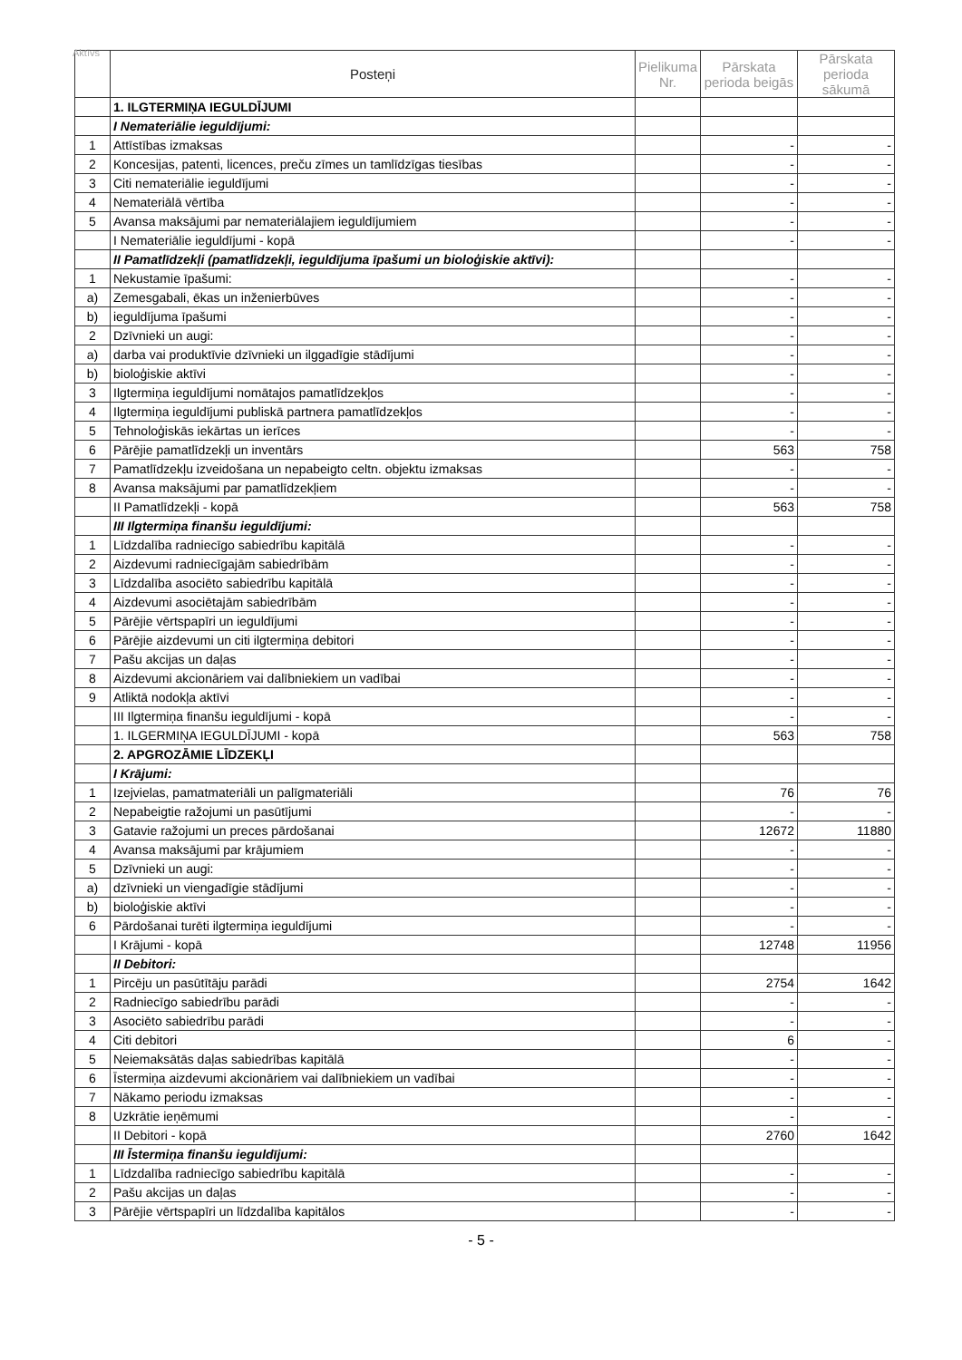Aktīvs
| | Posteņi | Pielikuma Nr. | Pārskata perioda beigās | Pārskata perioda sākumā |
| --- | --- | --- | --- | --- |
| | 1. ILGTERMIŅA IEGULDĪJUMI | | | |
| | I Nemateriālie ieguldījumi: | | | |
| 1 | Attīstības izmaksas | | - | - |
| 2 | Koncesijas, patenti, licences, preču zīmes un tamlīdzīgas tiesības | | - | - |
| 3 | Citi nemateriālie ieguldījumi | | - | - |
| 4 | Nemateriālā vērtība | | - | - |
| 5 | Avansa maksājumi par nemateriālajiem ieguldījumiem | | - | - |
| | I Nemateriālie ieguldījumi - kopā | | - | - |
| | II Pamatlīdzekļi (pamatlīdzekļi, ieguldījuma īpašumi un bioloģiskie aktīvi): | | | |
| 1 | Nekustamie īpašumi: | | - | - |
| a) | Zemesgabali, ēkas un inženierbūves | | - | - |
| b) | ieguldījuma īpašumi | | - | - |
| 2 | Dzīvnieki un augi: | | - | - |
| a) | darba vai produktīvie dzīvnieki un ilggadīgie stādījumi | | - | - |
| b) | bioloģiskie aktīvi | | - | - |
| 3 | Ilgtermiņa ieguldījumi nomātajos pamatlīdzekļos | | - | - |
| 4 | Ilgtermiņa ieguldījumi publiskā partnera pamatlīdzekļos | | - | - |
| 5 | Tehnoloģiskās iekārtas un ierīces | | - | - |
| 6 | Pārējie pamatlīdzekļi un inventārs | | 563 | 758 |
| 7 | Pamatlīdzekļu izveidošana un nepabeigto celtn. objektu izmaksas | | - | - |
| 8 | Avansa maksājumi par pamatlīdzekļiem | | - | - |
| | II Pamatlīdzekļi - kopā | | 563 | 758 |
| | III Ilgtermiņa finanšu ieguldījumi: | | | |
| 1 | Līdzdalība radniecīgo sabiedrību kapitālā | | - | - |
| 2 | Aizdevumi radniecīgajām sabiedrībām | | - | - |
| 3 | Līdzdalība asociēto sabiedrību kapitālā | | - | - |
| 4 | Aizdevumi asociētajām sabiedrībām | | - | - |
| 5 | Pārējie vērtspapīri un ieguldījumi | | - | - |
| 6 | Pārējie aizdevumi un citi ilgtermiņa debitori | | - | - |
| 7 | Pašu akcijas un daļas | | - | - |
| 8 | Aizdevumi akcionāriem vai dalībniekiem un vadībai | | - | - |
| 9 | Atliktā nodokļa aktīvi | | - | - |
| | III Ilgtermiņa finanšu ieguldījumi - kopā | | - | - |
| | 1. ILGERMIŅA IEGULDĪJUMI - kopā | | 563 | 758 |
| | 2. APGROZĀMIE LĪDZEKĻI | | | |
| | I Krājumi: | | | |
| 1 | Izejvielas, pamatmateriāli un palīgmateriāli | | 76 | 76 |
| 2 | Nepabeigtie ražojumi un pasūtījumi | | - | - |
| 3 | Gatavie ražojumi un preces pārdošanai | | 12672 | 11880 |
| 4 | Avansa maksājumi par krājumiem | | - | - |
| 5 | Dzīvnieki un augi: | | - | - |
| a) | dzīvnieki un viengadīgie stādījumi | | - | - |
| b) | bioloģiskie aktīvi | | - | - |
| 6 | Pārdošanai turēti ilgtermiņa ieguldījumi | | - | - |
| | I Krājumi - kopā | | 12748 | 11956 |
| | II Debitori: | | | |
| 1 | Pircēju un pasūtītāju parādi | | 2754 | 1642 |
| 2 | Radniecīgo sabiedrību parādi | | - | - |
| 3 | Asociēto sabiedrību parādi | | - | - |
| 4 | Citi debitori | | 6 | - |
| 5 | Neiemaksātās daļas sabiedrības kapitālā | | - | - |
| 6 | Īstermiņa aizdevumi akcionāriem vai dalībniekiem un vadībai | | - | - |
| 7 | Nākamo periodu izmaksas | | - | - |
| 8 | Uzkrātie ieņēmumi | | - | - |
| | II Debitori - kopā | | 2760 | 1642 |
| | III Īstermiņa finanšu ieguldījumi: | | | |
| 1 | Līdzdalība radniecīgo sabiedrību kapitālā | | - | - |
| 2 | Pašu akcijas un daļas | | - | - |
| 3 | Pārējie vērtspapīri un līdzdalība kapitālos | | - | - |
- 5 -